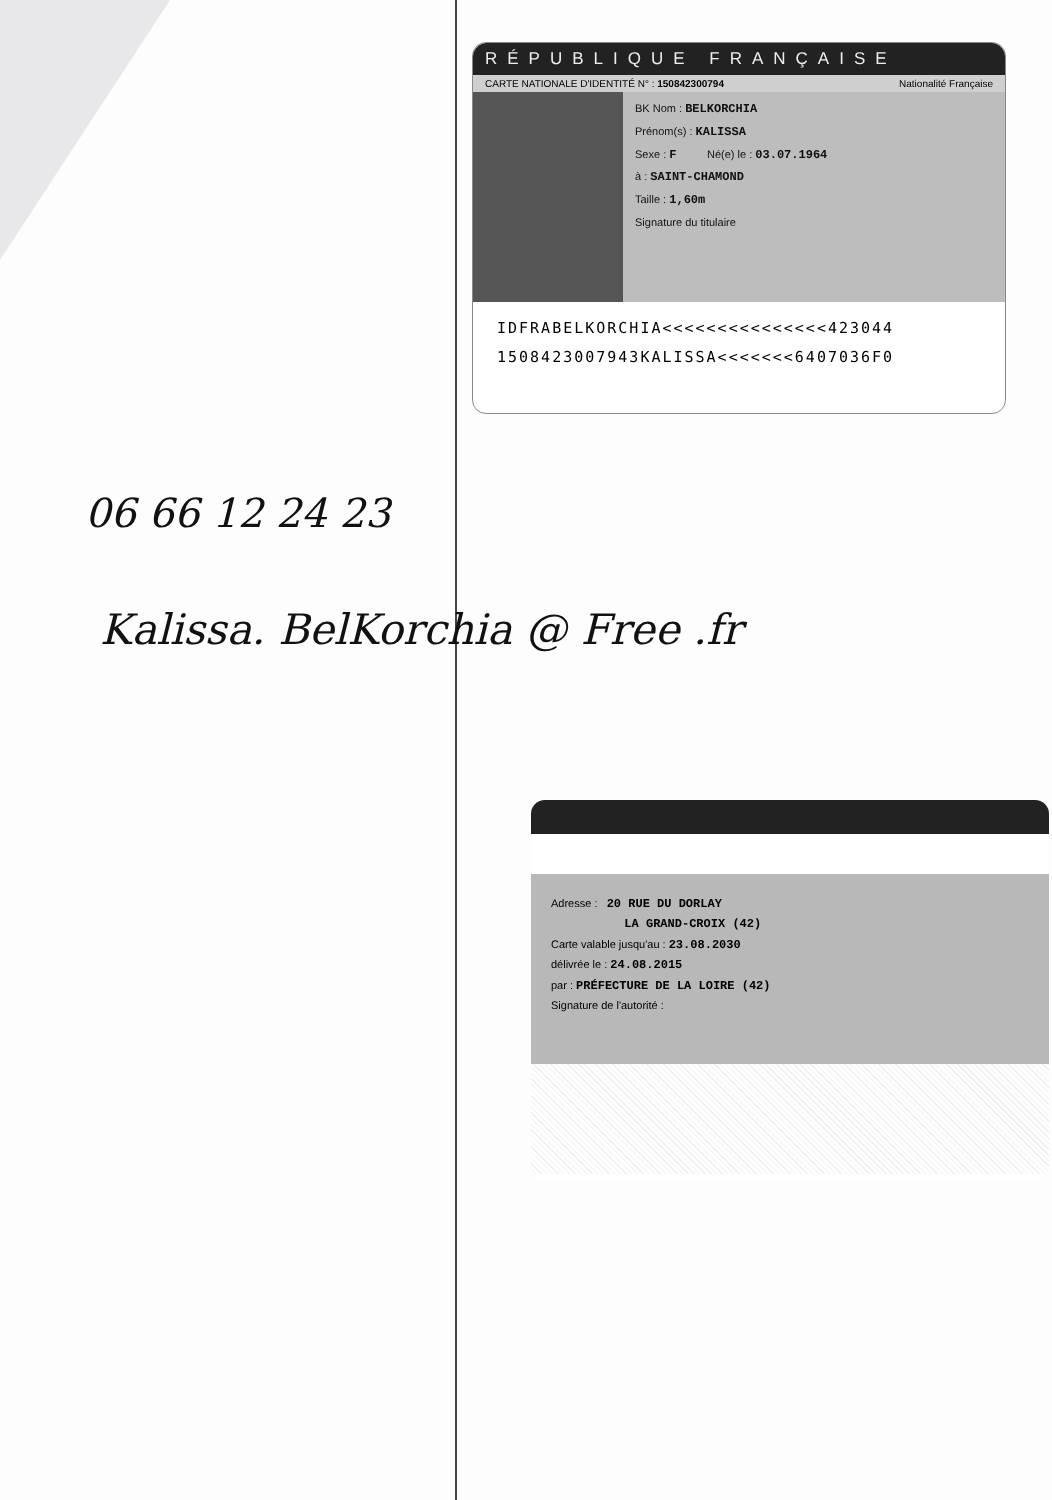RÉPUBLIQUE FRANÇAISE
CARTE NATIONALE D'IDENTITÉ N° : 150842300794 Nationalité Française
BK Nom : BELKORCHIA
Prénom(s) : KALISSA
Sexe : F Né(e) le : 03.07.1964
à : SAINT-CHAMOND
Taille : 1,60m
Signature du titulaire
IDFRABELKORCHIA<<<<<<<<<<<<<<<423044
1508423007943KALISSA<<<<<<<6407036F0
06 66 12 24 23
Kalissa. BelKorchia @ Free .fr
Adresse : 20 RUE DU DORLAY
LA GRAND-CROIX (42)
Carte valable jusqu'au : 23.08.2030
délivrée le : 24.08.2015
par : PRÉFECTURE DE LA LOIRE (42)
Signature de l'autorité :